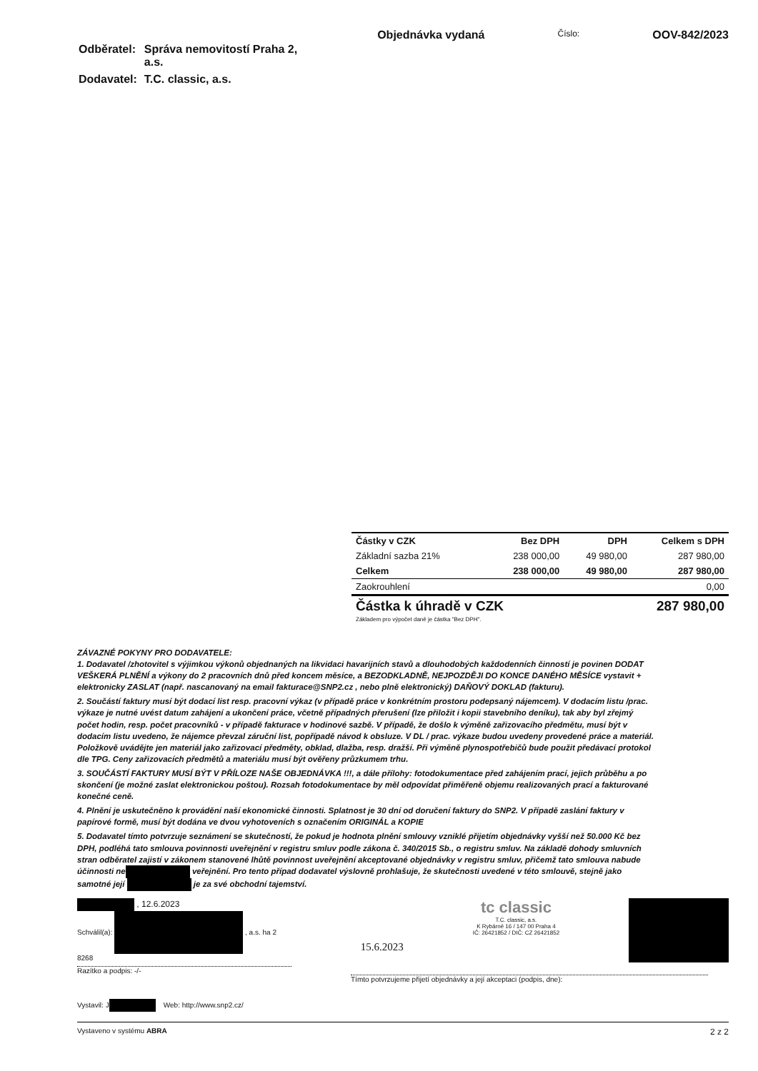| Odběratel: | Správa nemovitostí Praha 2, a.s. |
| Dodavatel: | T.C. classic, a.s. |
Objednávka vydaná
Číslo:
OOV-842/2023
| Částky v CZK | Bez DPH | DPH | Celkem s DPH |
| --- | --- | --- | --- |
| Základní sazba 21% | 238 000,00 | 49 980,00 | 287 980,00 |
| Celkem | 238 000,00 | 49 980,00 | 287 980,00 |
| Zaokrouhlení | | | 0,00 |
| Částka k úhradě v CZK | | 287 980,00 | |
Základem pro výpočet daně je částka "Bez DPH".
ZÁVAZNÉ POKYNY PRO DODAVATELE:
1. Dodavatel /zhotovitel s výjimkou výkonů objednaných na likvidaci havarijních stavů a dlouhodobých každodenních činností je povinen DODAT VEŠKERÁ PLNĚNÍ a výkony do 2 pracovních dnů před koncem měsíce, a BEZODKLADNĚ, NEJPOZDĚJI DO KONCE DANÉHO MĚSÍCE vystavit + elektronicky ZASLAT (např. nascanovaný na email fakturace@SNP2.cz , nebo plně elektronický) DAŇOVÝ DOKLAD (fakturu).
2. Součástí faktury musí být dodací list resp. pracovní výkaz (v případě práce v konkrétním prostoru podepsaný nájemcem). V dodacím listu /prac. výkaze je nutné uvést datum zahájení a ukončení práce, včetně případných přerušení (lze přiložit i kopii stavebního deníku), tak aby byl zřejmý počet hodin, resp. počet pracovníků - v případě fakturace v hodinové sazbě. V případě, že došlo k výměně zařizovacího předmětu, musí být v dodacím listu uvedeno, že nájemce převzal záruční list, popřípadě návod k obsluze. V DL / prac. výkaze budou uvedeny provedené práce a materiál. Položkově uvádějte jen materiál jako zařizovací předměty, obklad, dlažba, resp. dražší. Při výměně plynospotřebičů bude použit předávací protokol dle TPG. Ceny zařizovacích předmětů a materiálu musí být ověřeny průzkumem trhu.
3. SOUČÁSTÍ FAKTURY MUSÍ BÝT V PŘÍLOZE NAŠE OBJEDNÁVKA !!!, a dále přílohy: fotodokumentace před zahájením prací, jejich průběhu a po skončení (je možné zaslat elektronickou poštou). Rozsah fotodokumentace by měl odpovídat přiměřeně objemu realizovaných prací a fakturované konečné ceně.
4. Plnění je uskutečněno k provádění naší ekonomické činnosti. Splatnost je 30 dní od doručení faktury do SNP2. V případě zaslání faktury v papírové formě, musí být dodána ve dvou vyhotoveních s označením ORIGINÁL a KOPIE
5. Dodavatel tímto potvrzuje seznámení se skutečností, že pokud je hodnota plnění smlouvy vzniklé přijetím objednávky vyšší než 50.000 Kč bez DPH, podléhá tato smlouva povinnosti uveřejnění v registru smluv podle zákona č. 340/2015 Sb., o registru smluv. Na základě dohody smluvních stran odběratel zajistí v zákonem stanovené lhůtě povinnost uveřejnění akceptované objednávky v registru smluv, přičemž tato smlouva nabude účinnosti ne veřejnění. Pro tento případ dodavatel výslovně prohlašuje, že skutečnosti uvedené v této smlouvě, stejně jako samotné její je za své obchodní tajemství.
, 12.6.2023
Schválil(a): , a.s. ha 2 8268
Razítko a podpis: -/-
15.6.2023
tc classic
T.C. classic, a.s.
K Rybárně 16 / 147 00 Praha 4
IČ: 26421852 / DIČ: CZ 26421852
Tímto potvrzujeme přijetí objednávky a její akceptaci (podpis, dne):
Vystavil: J Web: http://www.snp2.cz/
Vystaveno v systému ABRA 2 z 2